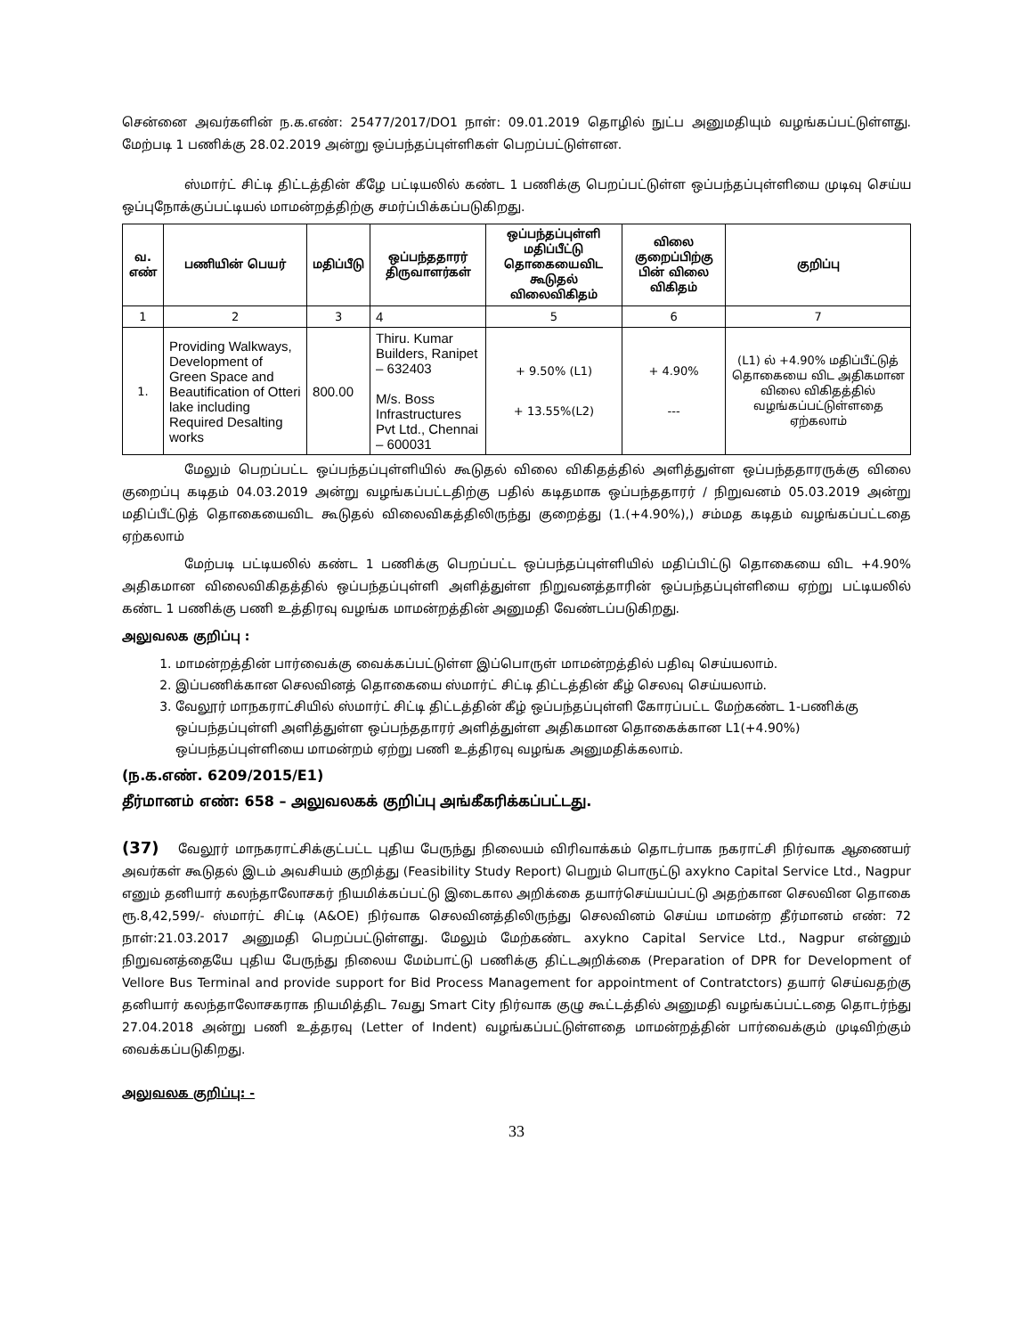சென்னை அவர்களின் ந.க.எண்: 25477/2017/DO1 நாள்: 09.01.2019 தொழில் நுட்ப அனுமதியும் வழங்கப்பட்டுள்ளது. மேற்படி 1 பணிக்கு 28.02.2019 அன்று ஒப்பந்தப்புள்ளிகள் பெறப்பட்டுள்ளன.
ஸ்மார்ட் சிட்டி திட்டத்தின் கீழே பட்டியலில் கண்ட 1 பணிக்கு பெறப்பட்டுள்ள ஒப்பந்தப்புள்ளியை முடிவு செய்ய ஒப்புநோக்குப்பட்டியல் மாமன்றத்திற்கு சமர்ப்பிக்கப்படுகிறது.
| வ. எண் | பணியின் பெயர் | மதிப்பீடு | ஒப்பந்ததாரர் திருவாளர்கள் | ஒப்பந்தப்புள்ளி மதிப்பீட்டு தொகையைவிட கூடுதல் விலைவிகிதம் | விலை குறைப்பிற்கு பின் விலை விகிதம் | குறிப்பு |
| --- | --- | --- | --- | --- | --- | --- |
| 1 | 2 | 3 | 4 | 5 | 6 | 7 |
| 1. | Providing Walkways, Development of Green Space and Beautification of Otteri lake including Required Desalting works | 800.00 | Thiru. Kumar Builders, Ranipet – 632403 M/s. Boss Infrastructures Pvt Ltd., Chennai – 600031 | + 9.50% (L1) + 13.55%(L2) | + 4.90% --- | (L1) ல் +4.90% மதிப்பீட்டுத் தொகையை விட அதிகமான விலை விகிதத்தில் வழங்கப்பட்டுள்ளதை ஏற்கலாம் |
மேலும் பெறப்பட்ட ஒப்பந்தப்புள்ளியில் கூடுதல் விலை விகிதத்தில் அளித்துள்ள ஒப்பந்ததாரருக்கு விலை குறைப்பு கடிதம் 04.03.2019 அன்று வழங்கப்பட்டதிற்கு பதில் கடிதமாக ஒப்பந்ததாரர் / நிறுவனம் 05.03.2019 அன்று மதிப்பீட்டுத் தொகையைவிட கூடுதல் விலைவிகத்திலிருந்து குறைத்து (1.(+4.90%),) சம்மத கடிதம் வழங்கப்பட்டதை ஏற்கலாம்
மேற்படி பட்டியலில் கண்ட 1 பணிக்கு பெறப்பட்ட ஒப்பந்தப்புள்ளியில் மதிப்பிட்டு தொகையை விட +4.90% அதிகமான விலைவிகிதத்தில் ஒப்பந்தப்புள்ளி அளித்துள்ள நிறுவனத்தாரின் ஒப்பந்தப்புள்ளியை ஏற்று பட்டியலில் கண்ட 1 பணிக்கு பணி உத்திரவு வழங்க மாமன்றத்தின் அனுமதி வேண்டப்படுகிறது.
அலுவலக குறிப்பு :
1. மாமன்றத்தின் பார்வைக்கு வைக்கப்பட்டுள்ள இப்பொருள் மாமன்றத்தில் பதிவு செய்யலாம்.
2. இப்பணிக்கான செலவினத் தொகையை ஸ்மார்ட் சிட்டி திட்டத்தின் கீழ் செலவு செய்யலாம்.
3. வேலூர் மாநகராட்சியில் ஸ்மார்ட் சிட்டி திட்டத்தின் கீழ் ஒப்பந்தப்புள்ளி கோரப்பட்ட மேற்கண்ட 1-பணிக்கு ஒப்பந்தப்புள்ளி அளித்துள்ள ஒப்பந்ததாரர் அளித்துள்ள அதிகமான தொகைக்கான L1(+4.90%) ஒப்பந்தப்புள்ளியை மாமன்றம் ஏற்று பணி உத்திரவு வழங்க அனுமதிக்கலாம்.
(ந.க.எண். 6209/2015/E1)
தீர்மானம் எண்: 658 – அலுவலகக் குறிப்பு அங்கீகரிக்கப்பட்டது.
(37) வேலூர் மாநகராட்சிக்குட்பட்ட புதிய பேருந்து நிலையம் விரிவாக்கம் தொடர்பாக நகராட்சி நிர்வாக ஆணையர் அவர்கள் கூடுதல் இடம் அவசியம் குறித்து (Feasibility Study Report) பெறும் பொருட்டு axykno Capital Service Ltd., Nagpur எனும் தனியார் கலந்தாலோசகர் நியமிக்கப்பட்டு இடைகால அறிக்கை தயார்செய்யப்பட்டு அதற்கான செலவின தொகை ரூ.8,42,599/- ஸ்மார்ட் சிட்டி (A&OE) நிர்வாக செலவினத்திலிருந்து செலவினம் செய்ய மாமன்ற தீர்மானம் எண்: 72 நாள்:21.03.2017 அனுமதி பெறப்பட்டுள்ளது. மேலும் மேற்கண்ட axykno Capital Service Ltd., Nagpur என்னும் நிறுவனத்தையே புதிய பேருந்து நிலைய மேம்பாட்டு பணிக்கு திட்டஅறிக்கை (Preparation of DPR for Development of Vellore Bus Terminal and provide support for Bid Process Management for appointment of Contratctors) தயார் செய்வதற்கு தனியார் கலந்தாலோசகராக நியமித்திட 7வது Smart City நிர்வாக குழு கூட்டத்தில் அனுமதி வழங்கப்பட்டதை தொடர்ந்து 27.04.2018 அன்று பணி உத்தரவு (Letter of Indent) வழங்கப்பட்டுள்ளதை மாமன்றத்தின் பார்வைக்கும் முடிவிற்கும் வைக்கப்படுகிறது.
அலுவலக குறிப்பு: -
33